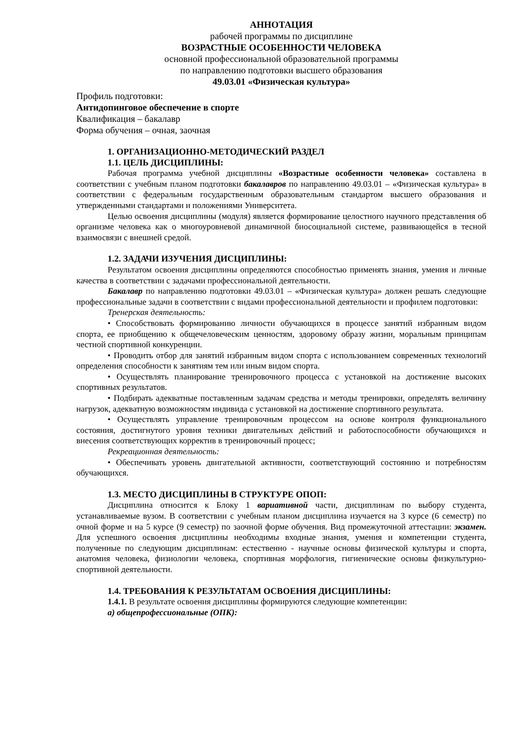АННОТАЦИЯ
рабочей программы по дисциплине
ВОЗРАСТНЫЕ ОСОБЕННОСТИ ЧЕЛОВЕКА
основной профессиональной образовательной программы
по направлению подготовки высшего образования
49.03.01 «Физическая культура»
Профиль подготовки:
Антидопинговое обеспечение в спорте
Квалификация – бакалавр
Форма обучения – очная, заочная
1. ОРГАНИЗАЦИОННО-МЕТОДИЧЕСКИЙ РАЗДЕЛ
1.1. ЦЕЛЬ ДИСЦИПЛИНЫ:
Рабочая программа учебной дисциплины «Возрастные особенности человека» составлена в соответствии с учебным планом подготовки бакалавров по направлению 49.03.01 – «Физическая культура» в соответствии с федеральным государственным образовательным стандартом высшего образования и утвержденными стандартами и положениями Университета.
Целью освоения дисциплины (модуля) является формирование целостного научного представления об организме человека как о многоуровневой динамичной биосоциальной системе, развивающейся в тесной взаимосвязи с внешней средой.
1.2. ЗАДАЧИ ИЗУЧЕНИЯ ДИСЦИПЛИНЫ:
Результатом освоения дисциплины определяются способностью применять знания, умения и личные качества в соответствии с задачами профессиональной деятельности.
Бакалавр по направлению подготовки 49.03.01 – «Физическая культура» должен решать следующие профессиональные задачи в соответствии с видами профессиональной деятельности и профилем подготовки:
Тренерская деятельность:
• Способствовать формированию личности обучающихся в процессе занятий избранным видом спорта, ее приобщению к общечеловеческим ценностям, здоровому образу жизни, моральным принципам честной спортивной конкуренции.
• Проводить отбор для занятий избранным видом спорта с использованием современных технологий определения способности к занятиям тем или иным видом спорта.
• Осуществлять планирование тренировочного процесса с установкой на достижение высоких спортивных результатов.
• Подбирать адекватные поставленным задачам средства и методы тренировки, определять величину нагрузок, адекватную возможностям индивида с установкой на достижение спортивного результата.
• Осуществлять управление тренировочным процессом на основе контроля функционального состояния, достигнутого уровня техники двигательных действий и работоспособности обучающихся и внесения соответствующих корректив в тренировочный процесс;
Рекреационная деятельность:
• Обеспечивать уровень двигательной активности, соответствующий состоянию и потребностям обучающихся.
1.3. МЕСТО ДИСЦИПЛИНЫ В СТРУКТУРЕ ОПОП:
Дисциплина относится к Блоку 1 вариативной части, дисциплинам по выбору студента, устанавливаемые вузом. В соответствии с учебным планом дисциплина изучается на 3 курсе (6 семестр) по очной форме и на 5 курсе (9 семестр) по заочной форме обучения. Вид промежуточной аттестации: экзамен. Для успешного освоения дисциплины необходимы входные знания, умения и компетенции студента, полученные по следующим дисциплинам: естественно - научные основы физической культуры и спорта, анатомия человека, физиологии человека, спортивная морфология, гигиенические основы физкультурно-спортивной деятельности.
1.4. ТРЕБОВАНИЯ К РЕЗУЛЬТАТАМ ОСВОЕНИЯ ДИСЦИПЛИНЫ:
1.4.1. В результате освоения дисциплины формируются следующие компетенции:
а) общепрофессиональные (ОПК):